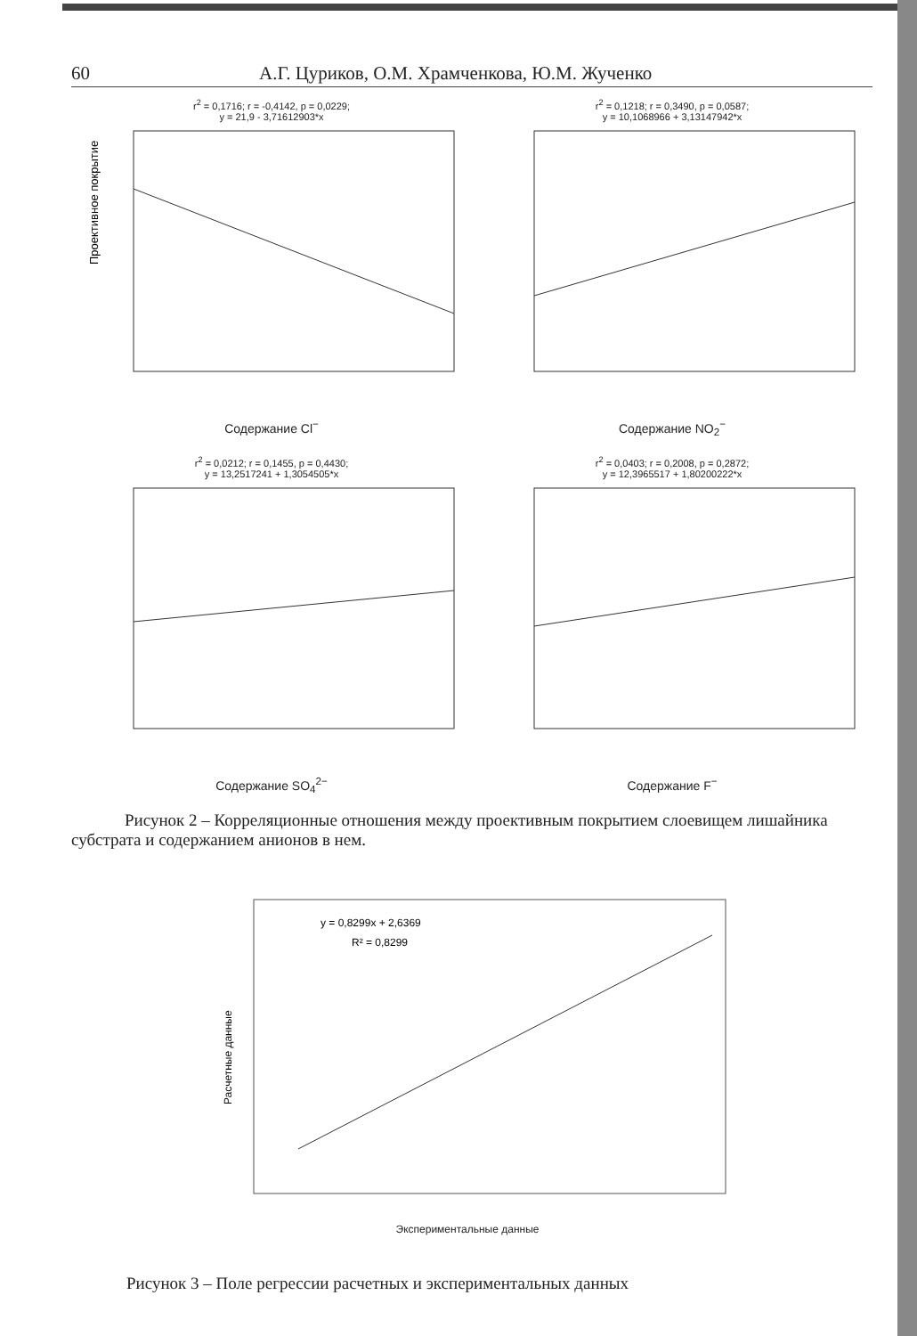60 А.Г. Цуриков, О.М. Храмченкова, Ю.М. Жученко
r<sup>2</sup> = 0,1716; r = -0,4142, p = 0,0229;
y = 21,9 - 3,71612903*x
Проективное покрытие
Содержание Cl<sup>−</sup>
r<sup>2</sup> = 0,1218; r = 0,3490, p = 0,0587;
y = 10,1068966 + 3,13147942*x
Содержание NO<sub>2</sub><sup>−</sup>
r<sup>2</sup> = 0,0212; r = 0,1455, p = 0,4430;
y = 13,2517241 + 1,3054505*x
Содержание SO<sub>4</sub><sup>2−</sup>
r<sup>2</sup> = 0,0403; r = 0,2008, p = 0,2872;
y = 12,3965517 + 1,80200222*x
Содержание F<sup>−</sup>
Рисунок 2 – Корреляционные отношения между проективным покрытием слоевищем лишайника субстрата и содержанием анионов в нем.
y = 0,8299x + 2,6369
R² = 0,8299
Расчетные данные
Экспериментальные данные
Рисунок 3 – Поле регрессии расчетных и экспериментальных данных